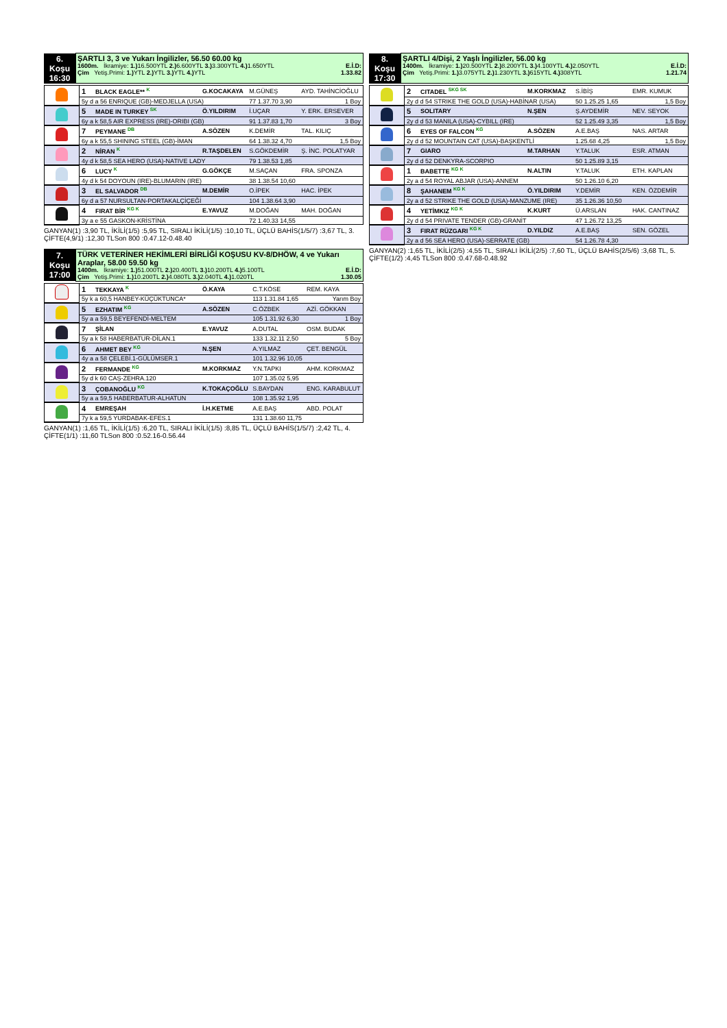| 6. Koşu 16:30 | ŞARTLI 3, 3 ve Yukarı İngilizler, 56.50 60.00 kg E.İ.D: 1600m. İkramiye: 1.) 16.500YTL 2.) 6.600YTL 3.) 3.300YTL 4.) 1.650YTL 1.33.82 Çim Yetiş.Primi: 1.) YTL 2.) YTL 3.) YTL 4.) YTL |
| | 1 | BLACK EAGLE** <sup>K</sup> | G.KOCAKAYA | M.GÜNEŞ | AYD. TAHİNCİOĞLU |
| | 5y d a 56 ENRIQUE (GB)-MEDJELLA (USA) | | | 77 1.37.70 3,90 | 1 Boy |
| | 5 | MADE IN TURKEY <sup>SK</sup> | Ö.YILDIRIM | İ.UÇAR | Y. ERK. ERSEVER |
| | 6y a k 58,5 AIR EXPRESS (IRE)-ORIBI (GB) | | | 91 1.37.83 1,70 | 3 Boy |
| | 7 | PEYMANE <sup>DB</sup> | A.SÖZEN | K.DEMİR | TAL. KILIÇ |
| | 6y a k 55,5 SHINING STEEL (GB)-İMAN | | | 64 1.38.32 4,70 | 1,5 Boy |
| | 2 | NİRAN <sup>K</sup> | R.TAŞDELEN | S.GÖKDEMİR | Ş. İNC. POLATYAR |
| | 4y d k 58,5 SEA HERO (USA)-NATIVE LADY | | | 79 1.38.53 1,85 | |
| | 6 | LUCY <sup>K</sup> | G.GÖKÇE | M.SAÇAN | FRA. SPONZA |
| | 4y d k 54 DOYOUN (IRE)-BLUMARIN (IRE) | | | 38 1.38.54 10,60 | |
| | 3 | EL SALVADOR <sup>DB</sup> | M.DEMİR | O.İPEK | HAC. İPEK |
| | 6y d a 57 NURSULTAN-PORTAKALÇİÇEĞİ | | | 104 1.38.64 3,90 | |
| | 4 | FIRAT BİR <sup>KG K</sup> | E.YAVUZ | M.DOĞAN | MAH. DOĞAN |
| | 3y a e 55 GASKON-KRİSTİNA | | | 72 1.40.33 14,55 | |
GANYAN(1) :3,90 TL, İKİLİ(1/5) :5,95 TL, SIRALI İKİLİ(1/5) :10,10 TL, ÜÇLÜ BAHİS(1/5/7) :3,67 TL, 3. ÇİFTE(4,9/1) :12,30 TLSon 800 :0.47.12-0.48.40
| 7. Koşu 17:00 | TÜRK VETERİNER HEKİMLERİ BİRLİĞİ KOŞUSU KV-8/DHÖW, 4 ve Yukarı Araplar, 58.00 59.50 kg E.İ.D: 1400m. İkramiye: 1.) 51.000TL 2.) 20.400TL 3.) 10.200TL 4.) 5.100TL 1.30.05 Çim Yetiş.Primi: 1.) 10.200TL 2.) 4.080TL 3.) 2.040TL 4.) 1.020TL |
| | 1 | TEKKAYA <sup>K</sup> | Ö.KAYA | C.T.KÖSE | REM. KAYA |
| | 5y k a 60,5 HANBEY-KÜÇÜKTUNCA* | | | 113 1.31.84 1,65 | Yarım Boy |
| | 5 | EZHATIM <sup>KG</sup> | A.SÖZEN | C.ÖZBEK | AZİ. GÖKKAN |
| | 5y a a 59,5 BEYEFENDİ-MELTEM | | | 105 1.31.92 6,30 | 1 Boy |
| | 7 | ŞİLAN | E.YAVUZ | A.DUTAL | OSM. BUDAK |
| | 5y a k 58 HABERBATUR-DİLAN.1 | | | 133 1.32.11 2,50 | 5 Boy |
| | 6 | AHMET BEY <sup>KG</sup> | N.ŞEN | A.YILMAZ | ÇET. BENGÜL |
| | 4y a a 58 ÇELEBİ.1-GÜLÜMSER.1 | | | 101 1.32.96 10,05 | |
| | 2 | FERMANDE <sup>KG</sup> | M.KORKMAZ | Y.N.TAPKI | AHM. KORKMAZ |
| | 5y d k 60 CAŞ-ZEHRA.120 | | | 107 1.35.02 5,95 | |
| | 3 | ÇOBANOĞLU <sup>KG</sup> | K.TOKAÇOĞLU | S.BAYDAN | ENG. KARABULUT |
| | 5y a a 59,5 HABERBATUR-ALHATUN | | | 108 1.35.92 1,95 | |
| | 4 | EMREŞAH | İ.H.KETME | A.E.BAŞ | ABD. POLAT |
| | 7y k a 59,5 YURDABAK-EFES.1 | | | 131 1.38.60 11,75 | |
GANYAN(1) :1,65 TL, İKİLİ(1/5) :6,20 TL, SIRALI İKİLİ(1/5) :8,85 TL, ÜÇLÜ BAHİS(1/5/7) :2,42 TL, 4. ÇİFTE(1/1) :11,60 TLSon 800 :0.52.16-0.56.44
| 8. Koşu 17:30 | ŞARTLI 4/Dişi, 2 Yaşlı İngilizler, 56.00 kg E.İ.D: 1400m. İkramiye: 1.) 20.500YTL 2.) 8.200YTL 3.) 4.100YTL 4.) 2.050YTL 1.21.74 Çim Yetiş.Primi: 1.) 3.075YTL 2.) 1.230YTL 3.) 615YTL 4.) 308YTL |
| | 2 | CITADEL <sup>SKG SK</sup> | M.KORKMAZ | S.İBİŞ | EMR. KUMUK |
| | 2y d d 54 STRIKE THE GOLD (USA)-HABİNAR (USA) | | | 50 1.25.25 1,65 | 1,5 Boy |
| | 5 | SOLITARY | N.ŞEN | Ş.AYDEMİR | NEV. SEYOK |
| | 2y d d 53 MANILA (USA)-CYBILL (IRE) | | | 52 1.25.49 3,35 | 1,5 Boy |
| | 6 | EYES OF FALCON <sup>KG</sup> | A.SÖZEN | A.E.BAŞ | NAS. ARTAR |
| | 2y d d 52 MOUNTAIN CAT (USA)-BAŞKENTLİ | | | 1.25.68 4,25 | 1,5 Boy |
| | 7 | GIARO | M.TARHAN | Y.TALUK | ESR. ATMAN |
| | 2y d d 52 DENKYRA-SCORPIO | | | 50 1.25.89 3,15 | |
| | 1 | BABETTE <sup>KG K</sup> | N.ALTIN | Y.TALUK | ETH. KAPLAN |
| | 2y a d 54 ROYAL ABJAR (USA)-ANNEM | | | 50 1.26.10 6,20 | |
| | 8 | ŞAHANEM <sup>KG K</sup> | Ö.YILDIRIM | Y.DEMİR | KEN. ÖZDEMİR |
| | 2y a d 52 STRIKE THE GOLD (USA)-MANZUME (IRE) | | | 35 1.26.36 10,50 | |
| | 4 | YETİMKIZ <sup>KG K</sup> | K.KURT | Ü.ARSLAN | HAK. CANTINAZ |
| | 2y d d 54 PRIVATE TENDER (GB)-GRANİT | | | 47 1.26.72 13,25 | |
| | 3 | FIRAT RÜZGARI <sup>KG K</sup> | D.YILDIZ | A.E.BAŞ | SEN. GÖZEL |
| | 2y a d 56 SEA HERO (USA)-SERRATE (GB) | | | 54 1.26.78 4,30 | |
GANYAN(2) :1,65 TL, İKİLİ(2/5) :4,55 TL, SIRALI İKİLİ(2/5) :7,60 TL, ÜÇLÜ BAHİS(2/5/6) :3,68 TL, 5. ÇİFTE(1/2) :4,45 TLSon 800 :0.47.68-0.48.92